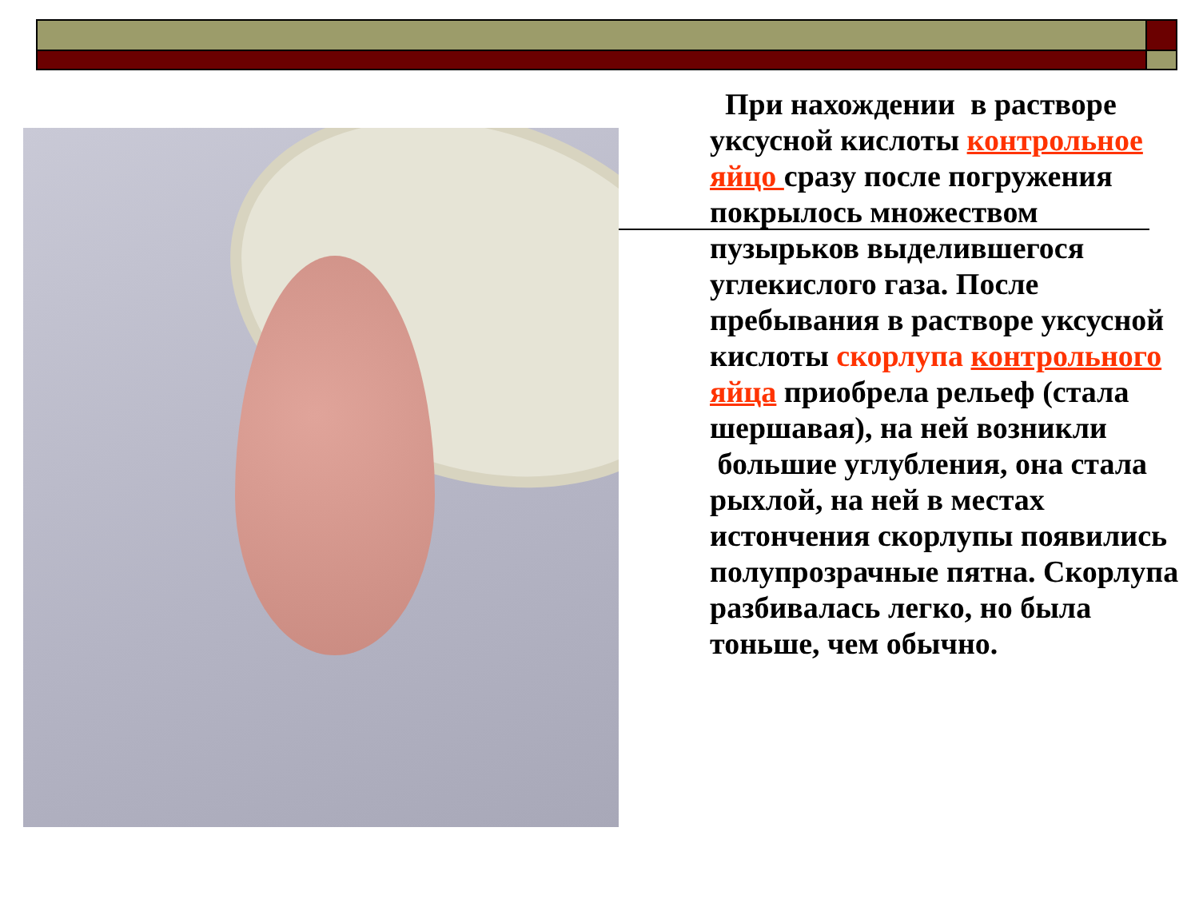При нахождении в растворе уксусной кислоты контрольное яйцо сразу после погружения покрылось множеством пузырьков выделившегося углекислого газа. После пребывания в растворе уксусной кислоты скорлупа контрольного яйца приобрела рельеф (стала шершавая), на ней возникли большие углубления, она стала рыхлой, на ней в местах истончения скорлупы появились полупрозрачные пятна. Скорлупа разбивалась легко, но была тоньше, чем обычно.